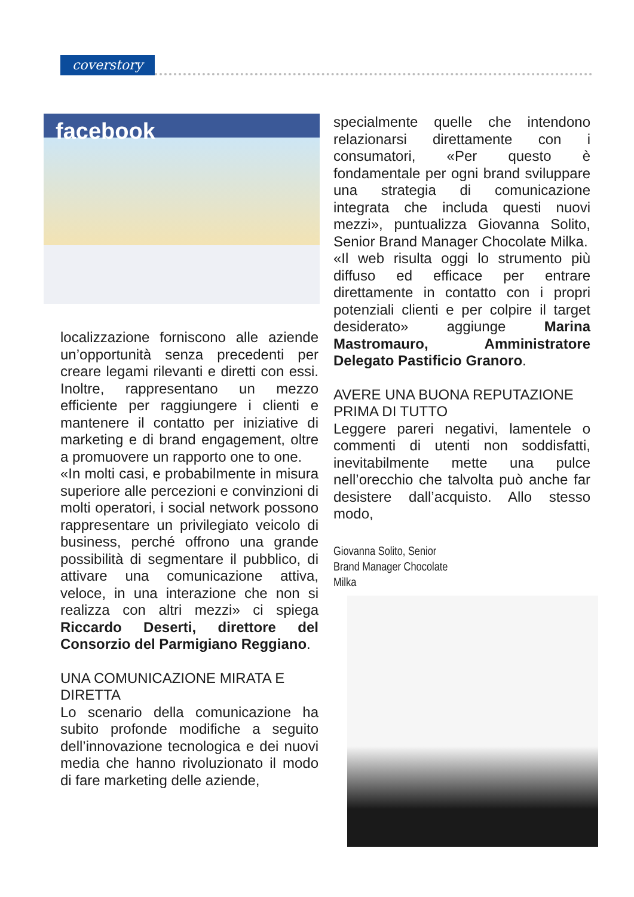coverstory
facebook
localizzazione forniscono alle aziende un’opportunità senza precedenti per creare legami rilevanti e diretti con essi. Inoltre, rappresentano un mezzo efficiente per raggiungere i clienti e mantenere il contatto per iniziative di marketing e di brand engagement, oltre a promuovere un rapporto one to one.
«In molti casi, e probabilmente in misura superiore alle percezioni e convinzioni di molti operatori, i social network possono rappresentare un privilegiato veicolo di business, perché offrono una grande possibilità di segmentare il pubblico, di attivare una comunicazione attiva, veloce, in una interazione che non si realizza con altri mezzi» ci spiega Riccardo Deserti, direttore del Consorzio del Parmigiano Reggiano.
UNA COMUNICAZIONE MIRATA E DIRETTA
Lo scenario della comunicazione ha subito profonde modifiche a seguito dell’innovazione tecnologica e dei nuovi media che hanno rivoluzionato il modo di fare marketing delle aziende,
specialmente quelle che intendono relazionarsi direttamente con i consumatori, «Per questo è fondamentale per ogni brand sviluppare una strategia di comunicazione integrata che includa questi nuovi mezzi», puntualizza Giovanna Solito, Senior Brand Manager Chocolate Milka.
«Il web risulta oggi lo strumento più diffuso ed efficace per entrare direttamente in contatto con i propri potenziali clienti e per colpire il target desiderato» aggiunge Marina Mastromauro, Amministratore Delegato Pastificio Granoro.
AVERE UNA BUONA REPUTAZIONE PRIMA DI TUTTO
Leggere pareri negativi, lamentele o commenti di utenti non soddisfatti, inevitabilmente mette una pulce nell’orecchio che talvolta può anche far desistere dall’acquisto. Allo stesso modo,
Giovanna Solito, Senior Brand Manager Chocolate Milka